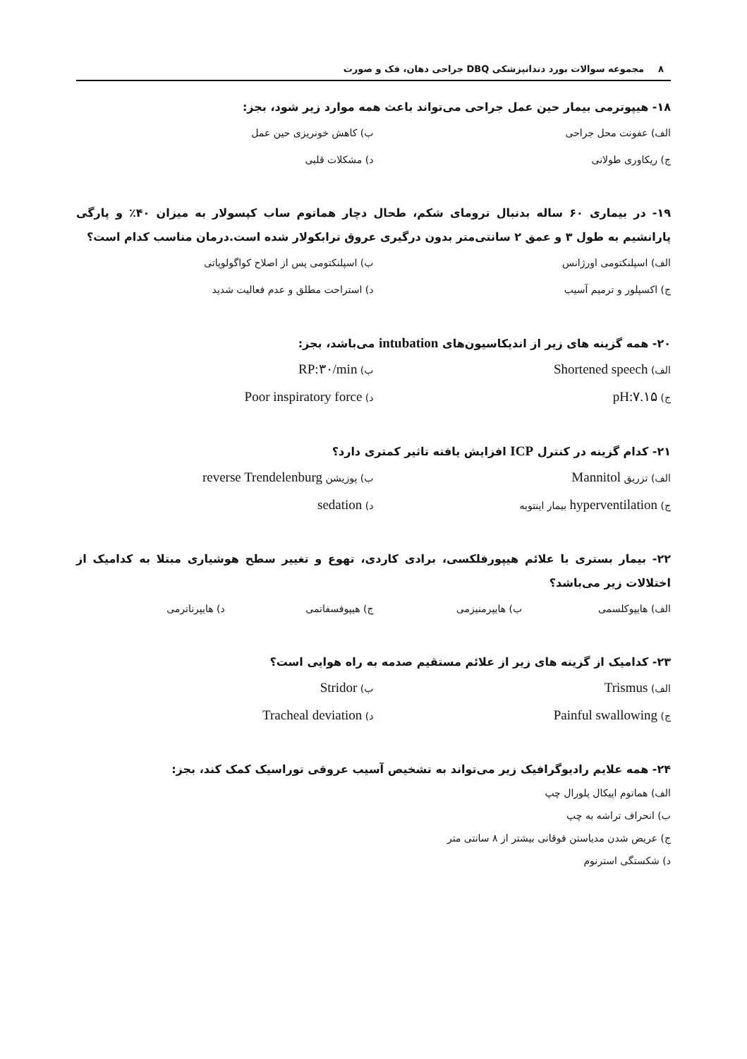۸ مجموعه سوالات بورد دندانپزشکی DBQ جراحی دهان، فک و صورت
۱۸- هیپوترمی بیمار حین عمل جراحی می‌تواند باعث همه موارد زیر شود، بجز:
الف) عفونت محل جراحی
ب) کاهش خونریزی حین عمل
ج) ریکاوری طولانی
د) مشکلات قلبی
۱۹- در بیماری ۶۰ ساله بدنبال ترومای شکم، طحال دچار هماتوم ساب کپسولار به میزان ۴۰٪ و پارگی پارانشیم به طول ۳ و عمق ۲ سانتی‌متر بدون درگیری عروق ترابکولار شده است.درمان مناسب کدام است؟
الف) اسپلنکتومی اورژانس
ب) اسپلنکتومی پس از اصلاح کواگولوپاتی
ج) اکسپلور و ترمیم آسیب
د) استراحت مطلق و عدم فعالیت شدید
۲۰- همه گزینه های زیر از اندیکاسیون‌های intubation می‌باشد، بجز:
الف) Shortened speech
ب) RP:۳۰/min
ج) pH:۷.۱۵
د) Poor inspiratory force
۲۱- کدام گزینه در کنترل ICP افزایش یافته تاثیر کمتری دارد؟
الف) تزریق Mannitol
ب) پوزیشن reverse Trendelenburg
ج) hyperventilation بیمار اینتوبه
د) sedation
۲۲- بیمار بستری با علائم هیپورفلکسی، برادی کاردی، تهوع و تغییر سطح هوشیاری مبتلا به کدامیک از اختلالات زیر می‌باشد؟
الف) هایپوکلسمی
ب) هایپرمنیزمی
ج) هیپوفسفاتمی
د) هایپرناترمی
۲۳- کدامیک از گزینه های زیر از علائم مستقیم صدمه به راه هوایی است؟
الف) Trismus
ب) Stridor
ج) Painful swallowing
د) Tracheal deviation
۲۴- همه علایم رادیوگرافیک زیر می‌تواند به تشخیص آسیب عروقی توراسیک کمک کند، بجز:
الف) هماتوم اپیکال پلورال چپ
ب) انحراف تراشه به چپ
ج) عریض شدن مدیاستن فوقانی بیشتر از ۸ سانتی متر
د) شکستگی استرنوم